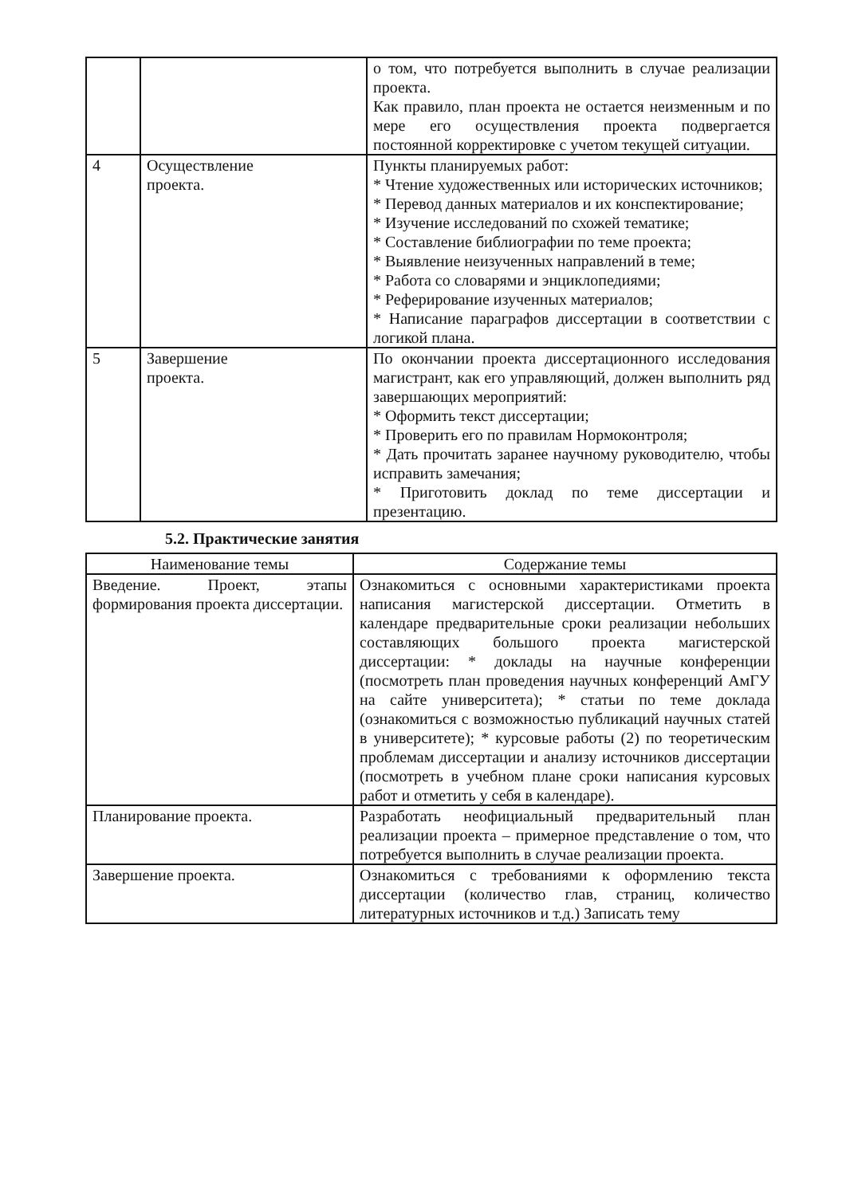| | | о том, что потребуется выполнить в случае реализации проекта. Как правило, план проекта не остается неизменным и по мере его осуществления проекта подвергается постоянной корректировке с учетом текущей ситуации. |
| 4 | Осуществление проекта. | Пункты планируемых работ: * Чтение художественных или исторических источников; * Перевод данных материалов и их конспектирование; * Изучение исследований по схожей тематике; * Составление библиографии по теме проекта; * Выявление неизученных направлений в теме; * Работа со словарями и энциклопедиями; * Реферирование изученных материалов; * Написание параграфов диссертации в соответствии с логикой плана. |
| 5 | Завершение проекта. | По окончании проекта диссертационного исследования магистрант, как его управляющий, должен выполнить ряд завершающих мероприятий: * Оформить текст диссертации; * Проверить его по правилам Нормоконтроля; * Дать прочитать заранее научному руководителю, чтобы исправить замечания; * Приготовить доклад по теме диссертации и презентацию. |
5.2. Практические занятия
| Наименование темы | Содержание темы |
| --- | --- |
| Введение. Проект, этапы формирования проекта диссертации. | Ознакомиться с основными характеристиками проекта написания магистерской диссертации. Отметить в календаре предварительные сроки реализации небольших составляющих большого проекта магистерской диссертации: * доклады на научные конференции (посмотреть план проведения научных конференций АмГУ на сайте университета); * статьи по теме доклада (ознакомиться с возможностью публикаций научных статей в университете); * курсовые работы (2) по теоретическим проблемам диссертации и анализу источников диссертации (посмотреть в учебном плане сроки написания курсовых работ и отметить у себя в календаре). |
| Планирование проекта. | Разработать неофициальный предварительный план реализации проекта – примерное представление о том, что потребуется выполнить в случае реализации проекта. |
| Завершение проекта. | Ознакомиться с требованиями к оформлению текста диссертации (количество глав, страниц, количество литературных источников и т.д.) Записать тему |